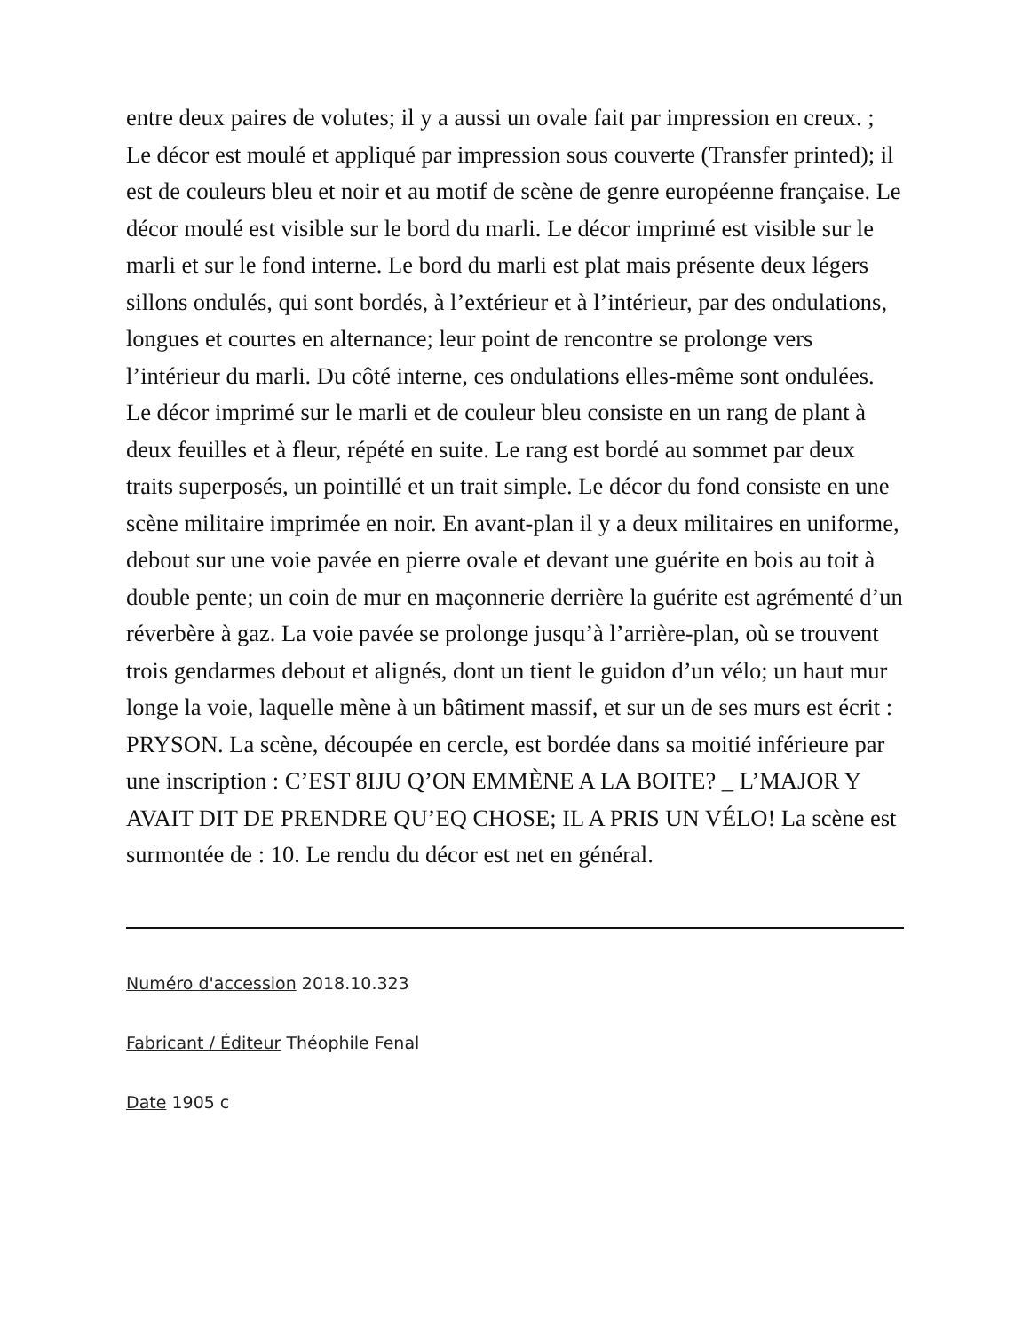entre deux paires de volutes; il y a aussi un ovale fait par impression en creux. ; Le décor est moulé et appliqué par impression sous couverte (Transfer printed); il est de couleurs bleu et noir et au motif de scène de genre européenne française. Le décor moulé est visible sur le bord du marli. Le décor imprimé est visible sur le marli et sur le fond interne. Le bord du marli est plat mais présente deux légers sillons ondulés, qui sont bordés, à l’extérieur et à l’intérieur, par des ondulations, longues et courtes en alternance; leur point de rencontre se prolonge vers l’intérieur du marli. Du côté interne, ces ondulations elles-même sont ondulées. Le décor imprimé sur le marli et de couleur bleu consiste en un rang de plant à deux feuilles et à fleur, répété en suite. Le rang est bordé au sommet par deux traits superposés, un pointillé et un trait simple. Le décor du fond consiste en une scène militaire imprimée en noir. En avant-plan il y a deux militaires en uniforme, debout sur une voie pavée en pierre ovale et devant une guérite en bois au toit à double pente; un coin de mur en maçonnerie derrière la guérite est agrémenté d’un réverbère à gaz. La voie pavée se prolonge jusqu’à l’arrière-plan, où se trouvent trois gendarmes debout et alignés, dont un tient le guidon d’un vélo; un haut mur longe la voie, laquelle mène à un bâtiment massif, et sur un de ses murs est écrit : PRYSON. La scène, découpée en cercle, est bordée dans sa moitié inférieure par une inscription : C’EST 8IJU Q’ON EMMÈNE A LA BOITE? _ L’MAJOR Y AVAIT DIT DE PRENDRE QU’EQ CHOSE; IL A PRIS UN VÉLO! La scène est surmontée de : 10. Le rendu du décor est net en général.
Numéro d'accession 2018.10.323
Fabricant / Éditeur Théophile Fenal
Date 1905 c